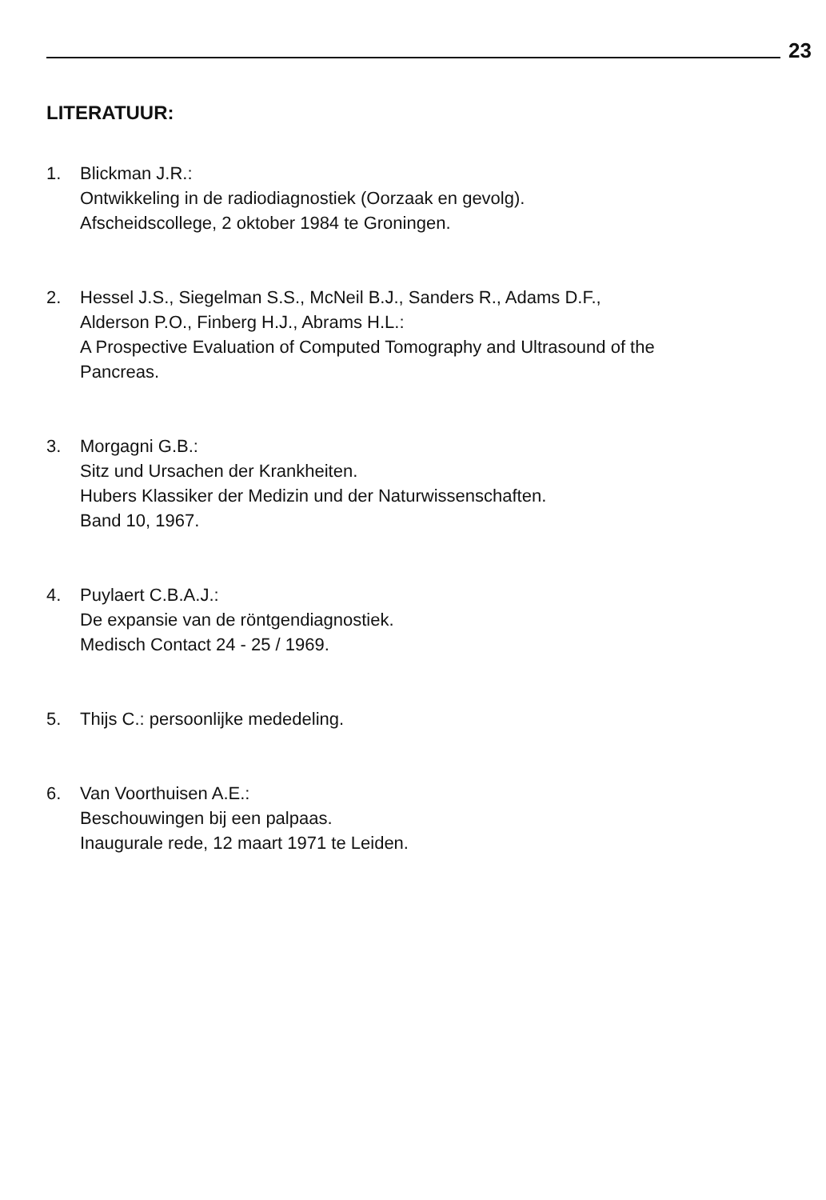23
LITERATUUR:
1. Blickman J.R.:
Ontwikkeling in de radiodiagnostiek (Oorzaak en gevolg).
Afscheidscollege, 2 oktober 1984 te Groningen.
2. Hessel J.S., Siegelman S.S., McNeil B.J., Sanders R., Adams D.F.,
Alderson P.O., Finberg H.J., Abrams H.L.:
A Prospective Evaluation of Computed Tomography and Ultrasound of the
Pancreas.
3. Morgagni G.B.:
Sitz und Ursachen der Krankheiten.
Hubers Klassiker der Medizin und der Naturwissenschaften.
Band 10, 1967.
4. Puylaert C.B.A.J.:
De expansie van de röntgendiagnostiek.
Medisch Contact 24 - 25 / 1969.
5. Thijs C.: persoonlijke mededeling.
6. Van Voorthuisen A.E.:
Beschouwingen bij een palpaas.
Inaugurale rede, 12 maart 1971 te Leiden.